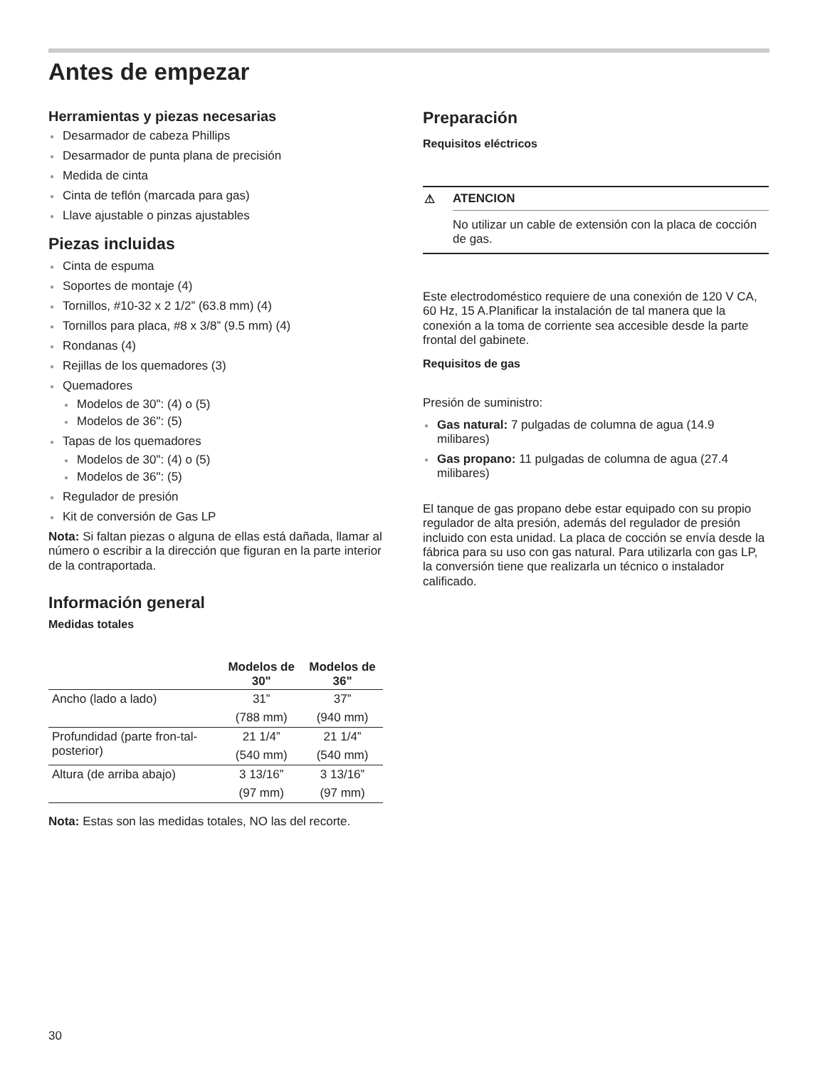Antes de empezar
Herramientas y piezas necesarias
● Desarmador de cabeza Phillips
● Desarmador de punta plana de precisión
● Medida de cinta
● Cinta de teflón (marcada para gas)
● Llave ajustable o pinzas ajustables
Piezas incluidas
● Cinta de espuma
● Soportes de montaje (4)
● Tornillos, #10-32 x 2 1/2” (63.8 mm) (4)
● Tornillos para placa, #8 x 3/8” (9.5 mm) (4)
● Rondanas (4)
● Rejillas de los quemadores (3)
● Quemadores
● Modelos de 30": (4) o (5)
● Modelos de 36": (5)
● Tapas de los quemadores
● Modelos de 30": (4) o (5)
● Modelos de 36": (5)
● Regulador de presión
● Kit de conversión de Gas LP
Nota: Si faltan piezas o alguna de ellas está dañada, llamar al número o escribir a la dirección que figuran en la parte interior de la contraportada.
Información general
Medidas totales
| | Modelos de 30" | Modelos de 36" |
| --- | --- | --- |
| Ancho (lado a lado) | 31” | 37” |
| | (788 mm) | (940 mm) |
| Profundidad (parte fron-tal-posterior) | 21 1/4” | 21 1/4” |
| | (540 mm) | (540 mm) |
| Altura (de arriba abajo) | 3 13/16” | 3 13/16” |
| | (97 mm) | (97 mm) |
Nota: Estas son las medidas totales, NO las del recorte.
Preparación
Requisitos eléctricos
⚠ ATENCION
No utilizar un cable de extensión con la placa de cocción de gas.
Este electrodoméstico requiere de una conexión de 120 V CA, 60 Hz, 15 A.Planificar la instalación de tal manera que la conexión a la toma de corriente sea accesible desde la parte frontal del gabinete.
Requisitos de gas
Presión de suministro:
● Gas natural: 7 pulgadas de columna de agua (14.9 milibares)
● Gas propano: 11 pulgadas de columna de agua (27.4 milibares)
El tanque de gas propano debe estar equipado con su propio regulador de alta presión, además del regulador de presión incluido con esta unidad. La placa de cocción se envía desde la fábrica para su uso con gas natural. Para utilizarla con gas LP, la conversión tiene que realizarla un técnico o instalador calificado.
30